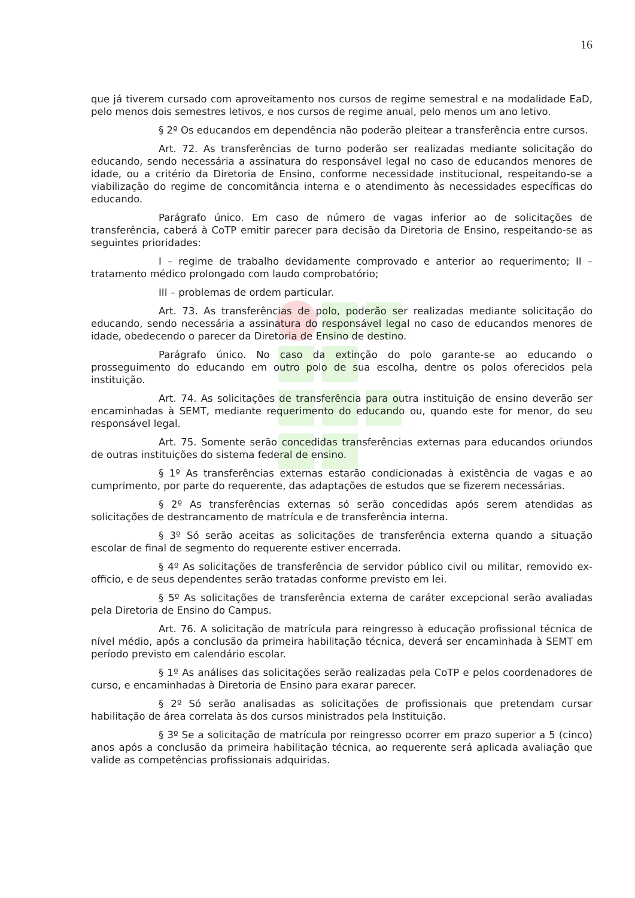16
que já tiverem cursado com aproveitamento nos cursos de regime semestral e na modalidade EaD, pelo menos dois semestres letivos, e nos cursos de regime anual, pelo menos um ano letivo.
§ 2º Os educandos em dependência não poderão pleitear a transferência entre cursos.
Art. 72. As transferências de turno poderão ser realizadas mediante solicitação do educando, sendo necessária a assinatura do responsável legal no caso de educandos menores de idade, ou a critério da Diretoria de Ensino, conforme necessidade institucional, respeitando-se a viabilização do regime de concomitância interna e o atendimento às necessidades específicas do educando.
Parágrafo único. Em caso de número de vagas inferior ao de solicitações de transferência, caberá à CoTP emitir parecer para decisão da Diretoria de Ensino, respeitando-se as seguintes prioridades:
I – regime de trabalho devidamente comprovado e anterior ao requerimento; II – tratamento médico prolongado com laudo comprobatório;
III – problemas de ordem particular.
Art. 73. As transferências de polo, poderão ser realizadas mediante solicitação do educando, sendo necessária a assinatura do responsável legal no caso de educandos menores de idade, obedecendo o parecer da Diretoria de Ensino de destino.
Parágrafo único. No caso da extinção do polo garante-se ao educando o prosseguimento do educando em outro polo de sua escolha, dentre os polos oferecidos pela instituição.
Art. 74. As solicitações de transferência para outra instituição de ensino deverão ser encaminhadas à SEMT, mediante requerimento do educando ou, quando este for menor, do seu responsável legal.
Art. 75. Somente serão concedidas transferências externas para educandos oriundos de outras instituições do sistema federal de ensino.
§ 1º As transferências externas estarão condicionadas à existência de vagas e ao cumprimento, por parte do requerente, das adaptações de estudos que se fizerem necessárias.
§ 2º As transferências externas só serão concedidas após serem atendidas as solicitações de destrancamento de matrícula e de transferência interna.
§ 3º Só serão aceitas as solicitações de transferência externa quando a situação escolar de final de segmento do requerente estiver encerrada.
§ 4º As solicitações de transferência de servidor público civil ou militar, removido ex-officio, e de seus dependentes serão tratadas conforme previsto em lei.
§ 5º As solicitações de transferência externa de caráter excepcional serão avaliadas pela Diretoria de Ensino do Campus.
Art. 76. A solicitação de matrícula para reingresso à educação profissional técnica de nível médio, após a conclusão da primeira habilitação técnica, deverá ser encaminhada à SEMT em período previsto em calendário escolar.
§ 1º As análises das solicitações serão realizadas pela CoTP e pelos coordenadores de curso, e encaminhadas à Diretoria de Ensino para exarar parecer.
§ 2º Só serão analisadas as solicitações de profissionais que pretendam cursar habilitação de área correlata às dos cursos ministrados pela Instituição.
§ 3º Se a solicitação de matrícula por reingresso ocorrer em prazo superior a 5 (cinco) anos após a conclusão da primeira habilitação técnica, ao requerente será aplicada avaliação que valide as competências profissionais adquiridas.